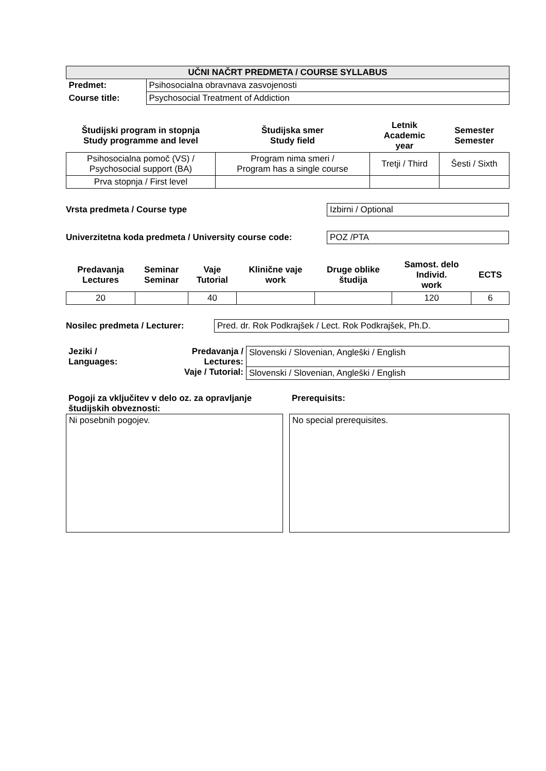| UČNI NAČRT PREDMETA / COURSE SYLLABUS | |
| Predmet: | Psihosocialna obravnava zasvojenosti |
| Course title: | Psychosocial Treatment of Addiction |
| Študijski program in stopnja Study programme and level | Študijska smer Study field | Letnik Academic year | Semester Semester |
| --- | --- | --- | --- |
| Psihosocialna pomoč (VS) / Psychosocial support (BA) | Program nima smeri / Program has a single course | Tretji / Third | Šesti / Sixth |
| Prva stopnja / First level | | | |
Vrsta predmeta / Course type Izbirni / Optional
Univerzitetna koda predmeta / University course code:
POZ /PTA
| Predavanja Lectures | Seminar Seminar | Vaje Tutorial | Klinične vaje work | Druge oblike študija | Samost. delo Individ. work | ECTS |
| --- | --- | --- | --- | --- | --- | --- |
| 20 | | 40 | | | 120 | 6 |
Nosilec predmeta / Lecturer: Pred. dr. Rok Podkrajšek / Lect. Rok Podkrajšek, Ph.D.
| Jeziki / Languages: | Predavanja / Lectures: | Slovenski / Slovenian, Angleški / English |
| | Vaje / Tutorial: | Slovenski / Slovenian, Angleški / English |
Pogoji za vključitev v delo oz. za opravljanje študijskih obveznosti:
Ni posebnih pogojev.
Prerequisits:
No special prerequisites.